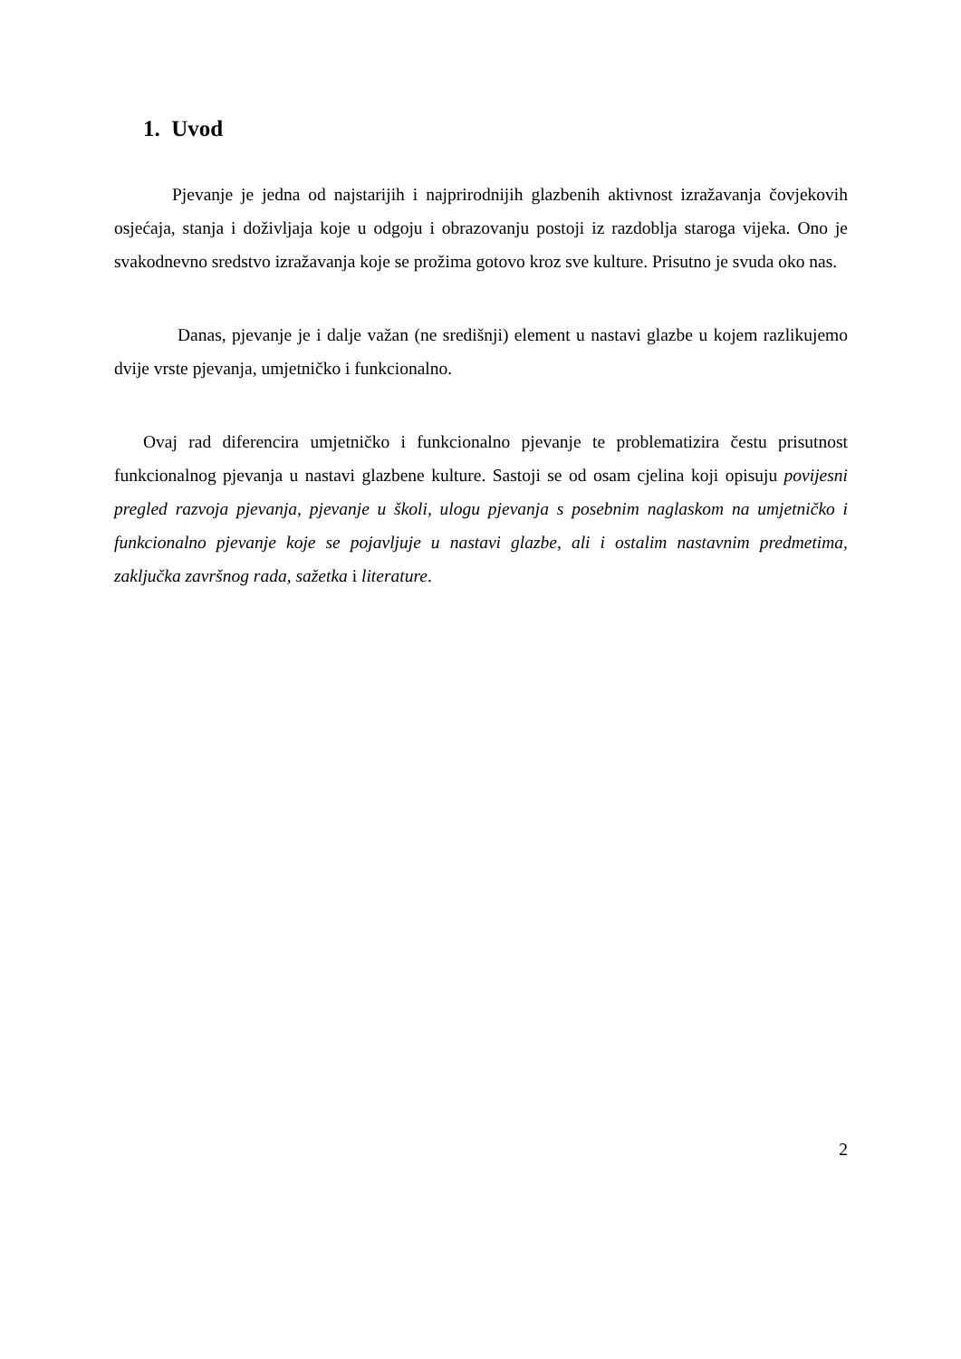1. Uvod
Pjevanje je jedna od najstarijih i najprirodnijih glazbenih aktivnost izražavanja čovjekovih osjećaja, stanja i doživljaja koje u odgoju i obrazovanju postoji iz razdoblja staroga vijeka. Ono je svakodnevno sredstvo izražavanja koje se prožima gotovo kroz sve kulture. Prisutno je svuda oko nas.
Danas, pjevanje je i dalje važan (ne središnji) element u nastavi glazbe u kojem razlikujemo dvije vrste pjevanja, umjetničko i funkcionalno.
Ovaj rad diferencira umjetničko i funkcionalno pjevanje te problematizira čestu prisutnost funkcionalnog pjevanja u nastavi glazbene kulture. Sastoji se od osam cjelina koji opisuju povijesni pregled razvoja pjevanja, pjevanje u školi, ulogu pjevanja s posebnim naglaskom na umjetničko i funkcionalno pjevanje koje se pojavljuje u nastavi glazbe, ali i ostalim nastavnim predmetima, zaključka završnog rada, sažetka i literature.
2